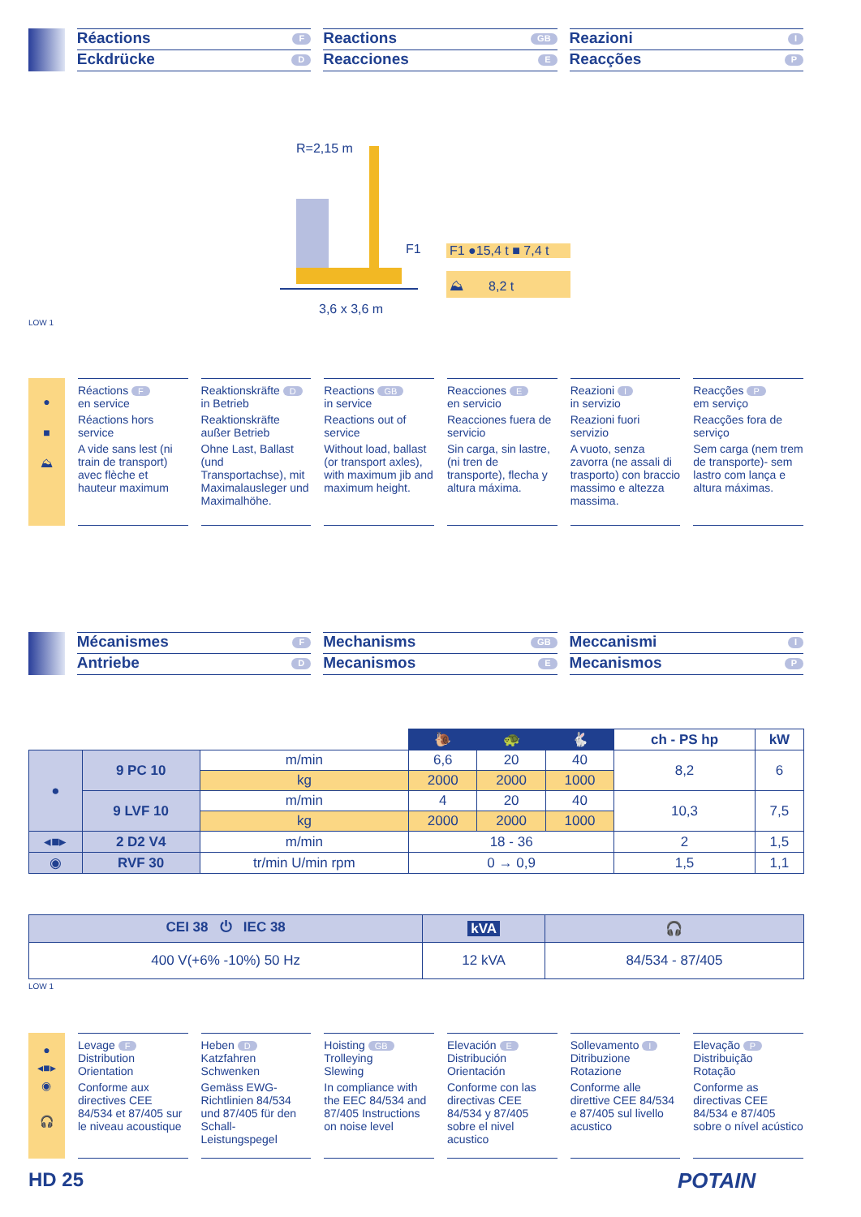Réactions F
Eckdrücke D
Reactions GB
Reacciones E
Reazioni I
Reacções P
R=2,15 m
F1
3,6 x 3,6 m
F1 ●15,4 t ■ 7,4 t
⛰ 8,2 t
LOW 1
●
■
⛰
Réactions F
en service
Réactions hors service
A vide sans lest (ni train de transport) avec flèche et hauteur maximum
Reaktionskräfte D
in Betrieb
Reaktionskräfte außer Betrieb
Ohne Last, Ballast (und Transportachse), mit Maximalausleger und Maximalhöhe.
Reactions GB
in service
Reactions out of service
Without load, ballast (or transport axles), with maximum jib and maximum height.
Reacciones E
en servicio
Reacciones fuera de servicio
Sin carga, sin lastre, (ni tren de transporte), flecha y altura máxima.
Reazioni I
in servizio
Reazioni fuori servizio
A vuoto, senza zavorra (ne assali di trasporto) con braccio massimo e altezza massima.
Reacções P
em serviço
Reacções fora de serviço
Sem carga (nem trem de transporte)- sem lastro com lança e altura máximas.
Mécanismes F
Antriebe D
Mechanisms GB
Mecanismos E
Meccanismi I
Mecanismos P
| | | | 🐌 | 🐢 | 🐇 | ch - PS hp | kW |
| --- | --- | --- | --- | --- | --- | --- | --- |
| ● | 9 PC 10 | m/min | 6,6 | 20 | 40 | 8,2 | 6 |
| | | kg | 2000 | 2000 | 1000 | | |
| | 9 LVF 10 | m/min | 4 | 20 | 40 | 10,3 | 7,5 |
| | | kg | 2000 | 2000 | 1000 | | |
| ◂■▸ | 2 D2 V4 | m/min | 18 - 36 | | | 2 | 1,5 |
| ◉ | RVF 30 | tr/min U/min rpm | 0 → 0,9 | | | 1,5 | 1,1 |
| CEI 38 ⏻ IEC 38 | kVA | 🎧 |
| 400 V(+6% -10%) 50 Hz | 12 kVA | 84/534 - 87/405 |
LOW 1
●
◂■▸
◉
🎧
Levage F
Distribution
Orientation
Conforme aux directives CEE 84/534 et 87/405 sur le niveau acoustique
Heben D
Katzfahren
Schwenken
Gemäss EWG-Richtlinien 84/534 und 87/405 für den Schall-Leistungspegel
Hoisting GB
Trolleying
Slewing
In compliance with the EEC 84/534 and 87/405 Instructions on noise level
Elevación E
Distribución
Orientación
Conforme con las directivas CEE 84/534 y 87/405 sobre el nivel acustico
Sollevamento I
Ditribuzione
Rotazione
Conforme alle direttive CEE 84/534 e 87/405 sul livello acustico
Elevação P
Distribuição
Rotação
Conforme as directivas CEE 84/534 e 87/405 sobre o nível acústico
HD 25 POTAIN